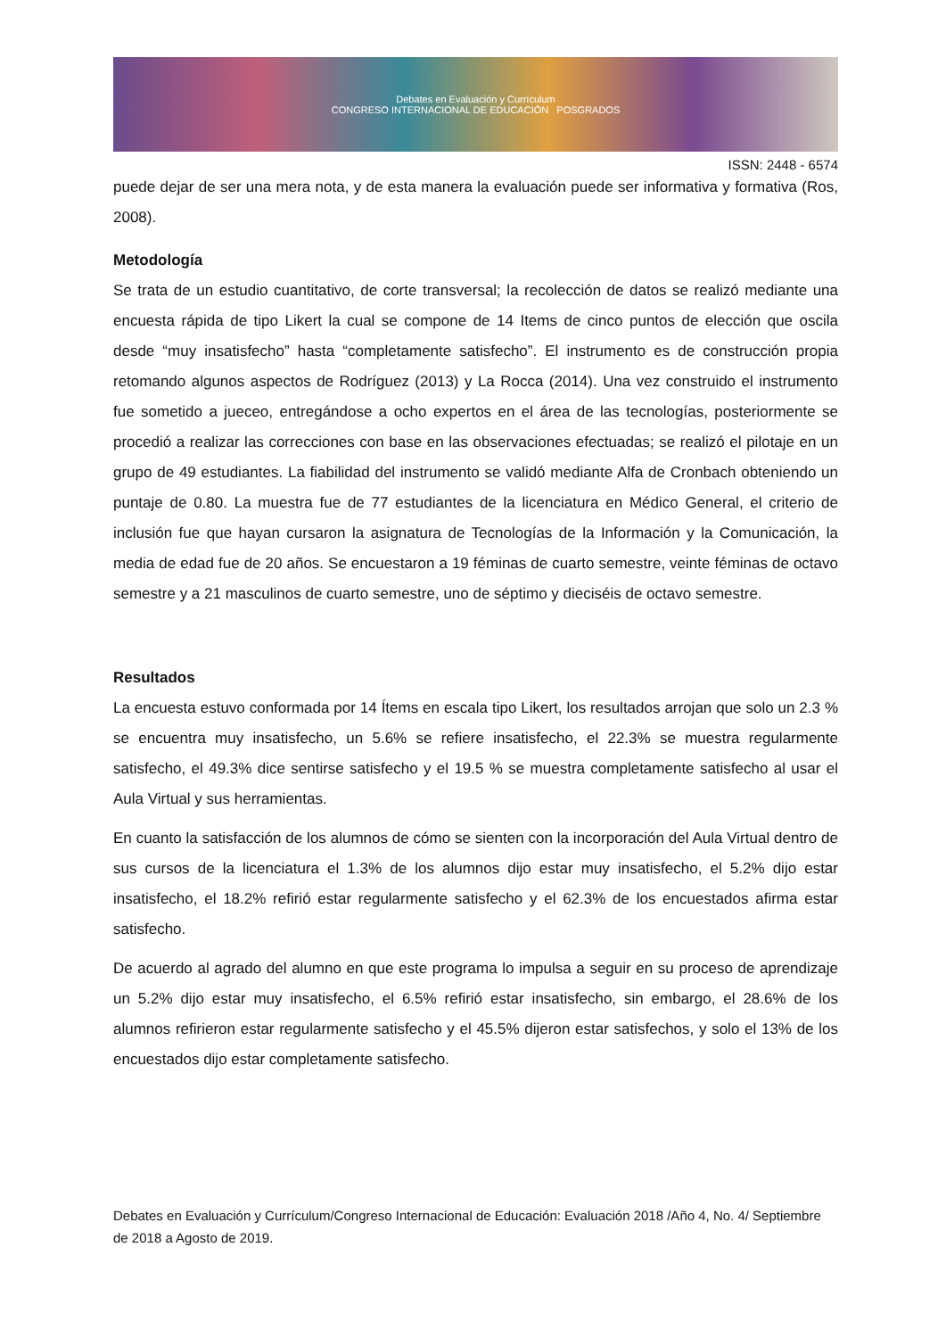Debates en Evaluación y Currículum
CONGRESO INTERNACIONAL DE EDUCACIÓN POSGRADOS
ISSN: 2448 - 6574
puede dejar de ser una mera nota, y de esta manera la evaluación puede ser informativa y formativa (Ros, 2008).
Metodología
Se trata de un estudio cuantitativo, de corte transversal; la recolección de datos se realizó mediante una encuesta rápida de tipo Likert la cual se compone de 14 Items de cinco puntos de elección que oscila desde “muy insatisfecho” hasta “completamente satisfecho”. El instrumento es de construcción propia retomando algunos aspectos de Rodríguez (2013) y La Rocca (2014). Una vez construido el instrumento fue sometido a jueceo, entregándose a ocho expertos en el área de las tecnologías, posteriormente se procedió a realizar las correcciones con base en las observaciones efectuadas; se realizó el pilotaje en un grupo de 49 estudiantes. La fiabilidad del instrumento se validó mediante Alfa de Cronbach obteniendo un puntaje de 0.80. La muestra fue de 77 estudiantes de la licenciatura en Médico General, el criterio de inclusión fue que hayan cursaron la asignatura de Tecnologías de la Información y la Comunicación, la media de edad fue de 20 años. Se encuestaron a 19 féminas de cuarto semestre, veinte féminas de octavo semestre y a 21 masculinos de cuarto semestre, uno de séptimo y dieciséis de octavo semestre.
Resultados
La encuesta estuvo conformada por 14 Ítems en escala tipo Likert, los resultados arrojan que solo un 2.3 % se encuentra muy insatisfecho, un 5.6% se refiere insatisfecho, el 22.3% se muestra regularmente satisfecho, el 49.3% dice sentirse satisfecho y el 19.5 % se muestra completamente satisfecho al usar el Aula Virtual y sus herramientas.
En cuanto la satisfacción de los alumnos de cómo se sienten con la incorporación del Aula Virtual dentro de sus cursos de la licenciatura el 1.3% de los alumnos dijo estar muy insatisfecho, el 5.2% dijo estar insatisfecho, el 18.2% refirió estar regularmente satisfecho y el 62.3% de los encuestados afirma estar satisfecho.
De acuerdo al agrado del alumno en que este programa lo impulsa a seguir en su proceso de aprendizaje un 5.2% dijo estar muy insatisfecho, el 6.5% refirió estar insatisfecho, sin embargo, el 28.6% de los alumnos refirieron estar regularmente satisfecho y el 45.5% dijeron estar satisfechos, y solo el 13% de los encuestados dijo estar completamente satisfecho.
Debates en Evaluación y Currículum/Congreso Internacional de Educación: Evaluación 2018 /Año 4, No. 4/ Septiembre de 2018 a Agosto de 2019.